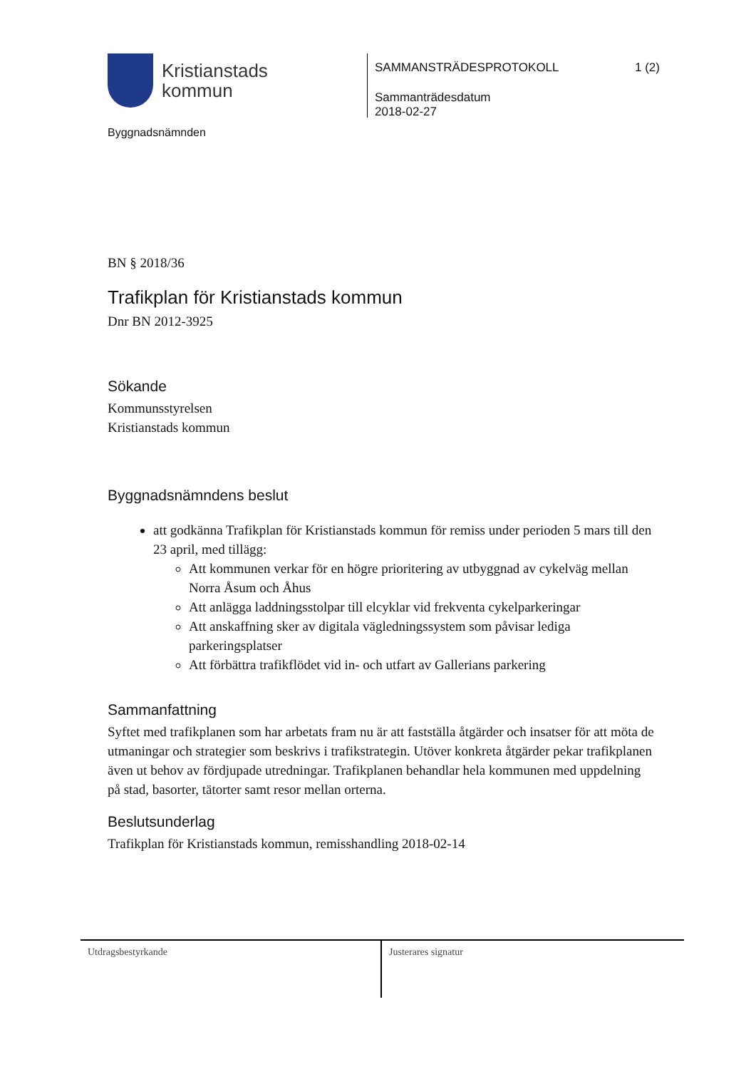Kristianstads
kommun
Byggnadsnämnden
SAMMANSTRÄDESPROTOKOLL 1 (2)
Sammanträdesdatum
2018-02-27
BN § 2018/36
Trafikplan för Kristianstads kommun
Dnr BN 2012-3925
Sökande
Kommunsstyrelsen
Kristianstads kommun
Byggnadsnämndens beslut
att godkänna Trafikplan för Kristianstads kommun för remiss under perioden 5 mars till den 23 april, med tillägg:
Att kommunen verkar för en högre prioritering av utbyggnad av cykelväg mellan Norra Åsum och Åhus
Att anlägga laddningsstolpar till elcyklar vid frekventa cykelparkeringar
Att anskaffning sker av digitala vägledningssystem som påvisar lediga parkeringsplatser
Att förbättra trafikflödet vid in- och utfart av Gallerians parkering
Sammanfattning
Syftet med trafikplanen som har arbetats fram nu är att fastställa åtgärder och insatser för att möta de utmaningar och strategier som beskrivs i trafikstrategin. Utöver konkreta åtgärder pekar trafikplanen även ut behov av fördjupade utredningar. Trafikplanen behandlar hela kommunen med uppdelning på stad, basorter, tätorter samt resor mellan orterna.
Beslutsunderlag
Trafikplan för Kristianstads kommun, remisshandling 2018-02-14
Utdragsbestyrkande Justerares signatur